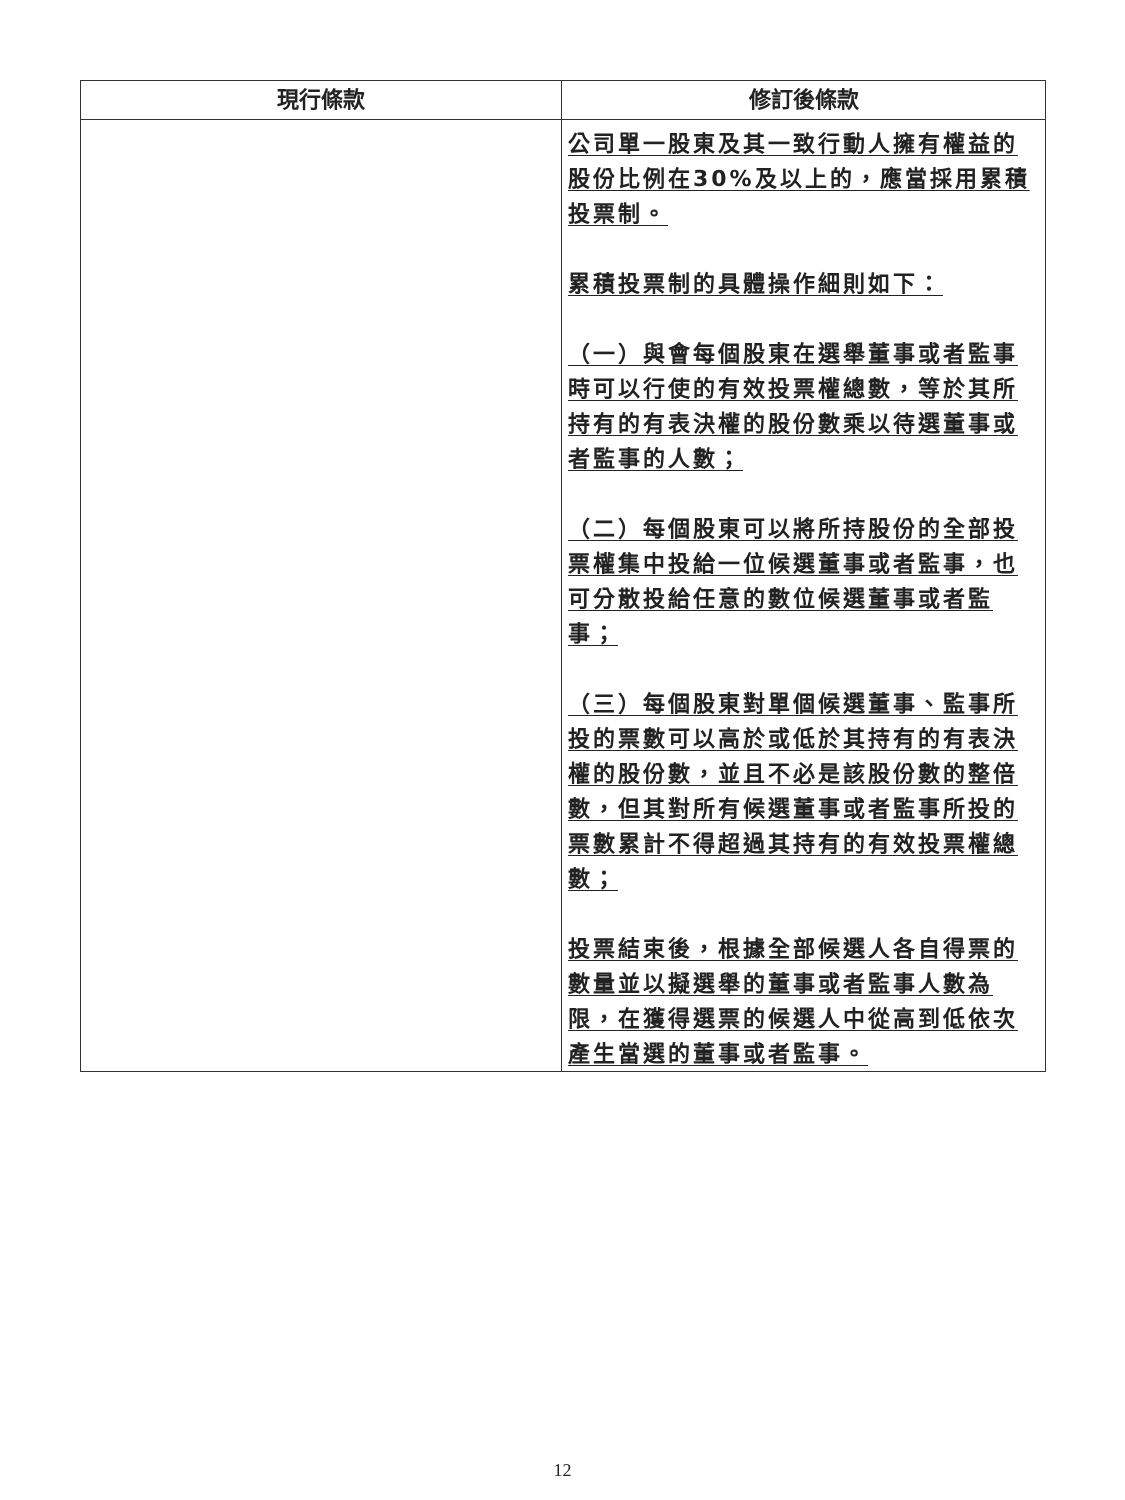| 現行條款 | 修訂後條款 |
| --- | --- |
| | 公司單一股東及其一致行動人擁有權益的股份比例在30%及以上的，應當採用累積投票制。 累積投票制的具體操作細則如下： （一）與會每個股東在選舉董事或者監事時可以行使的有效投票權總數，等於其所持有的有表決權的股份數乘以待選董事或者監事的人數； （二）每個股東可以將所持股份的全部投票權集中投給一位候選董事或者監事，也可分散投給任意的數位候選董事或者監事； （三）每個股東對單個候選董事、監事所投的票數可以高於或低於其持有的有表決權的股份數，並且不必是該股份數的整倍數，但其對所有候選董事或者監事所投的票數累計不得超過其持有的有效投票權總數； 投票結束後，根據全部候選人各自得票的數量並以擬選舉的董事或者監事人數為限，在獲得選票的候選人中從高到低依次產生當選的董事或者監事。 |
12